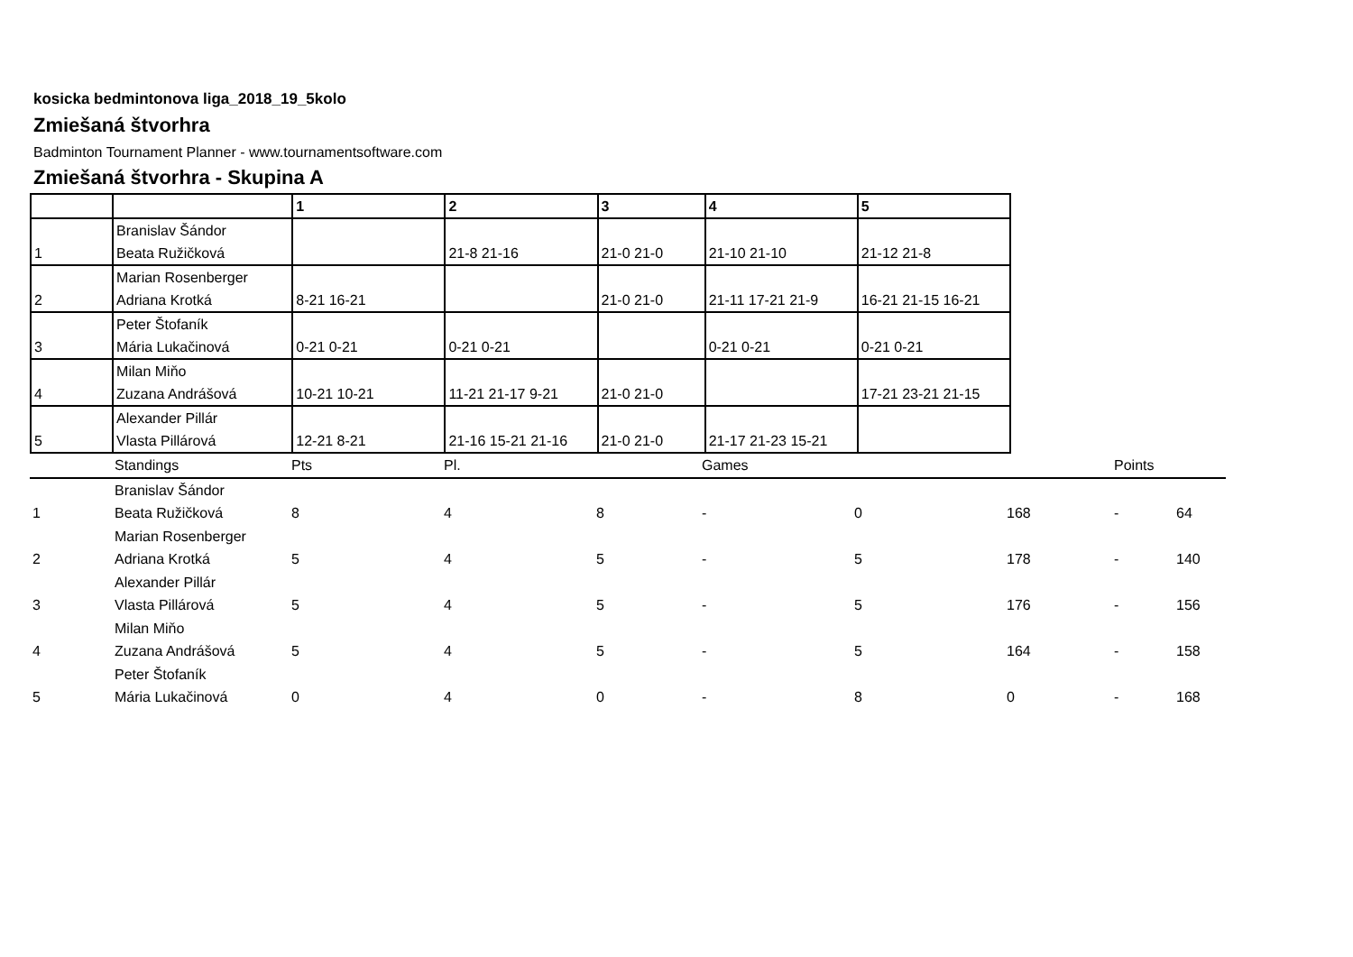kosicka bedmintonova liga_2018_19_5kolo
Zmiešaná štvorhra
Badminton Tournament Planner - www.tournamentsoftware.com
Zmiešaná štvorhra - Skupina A
| | | 1 | 2 | 3 | 4 | 5 |
| --- | --- | --- | --- | --- | --- | --- |
| 1 | Branislav Šándor Beata Ružičková | | 21-8 21-16 | 21-0 21-0 | 21-10 21-10 | 21-12 21-8 |
| 2 | Marian Rosenberger Adriana Krotká | 8-21 16-21 | | 21-0 21-0 | 21-11 17-21 21-9 | 16-21 21-15 16-21 |
| 3 | Peter Štofaník Mária Lukačinová | 0-21 0-21 | 0-21 0-21 | | 0-21 0-21 | 0-21 0-21 |
| 4 | Milan Miňo Zuzana Andrášová | 10-21 10-21 | 11-21 21-17 9-21 | 21-0 21-0 | | 17-21 23-21 21-15 |
| 5 | Alexander Pillár Vlasta Pillárová | 12-21 8-21 | 21-16 15-21 21-16 | 21-0 21-0 | 21-17 21-23 15-21 | |
| | Standings | Pts | Pl. | | Games | | | Points | |
| 1 | Branislav Šándor Beata Ružičková | 8 | 4 | 8 | - | 0 | 168 | - | 64 |
| 2 | Marian Rosenberger Adriana Krotká | 5 | 4 | 5 | - | 5 | 178 | - | 140 |
| 3 | Alexander Pillár Vlasta Pillárová | 5 | 4 | 5 | - | 5 | 176 | - | 156 |
| 4 | Milan Miňo Zuzana Andrášová | 5 | 4 | 5 | - | 5 | 164 | - | 158 |
| 5 | Peter Štofaník Mária Lukačinová | 0 | 4 | 0 | - | 8 | 0 | - | 168 |